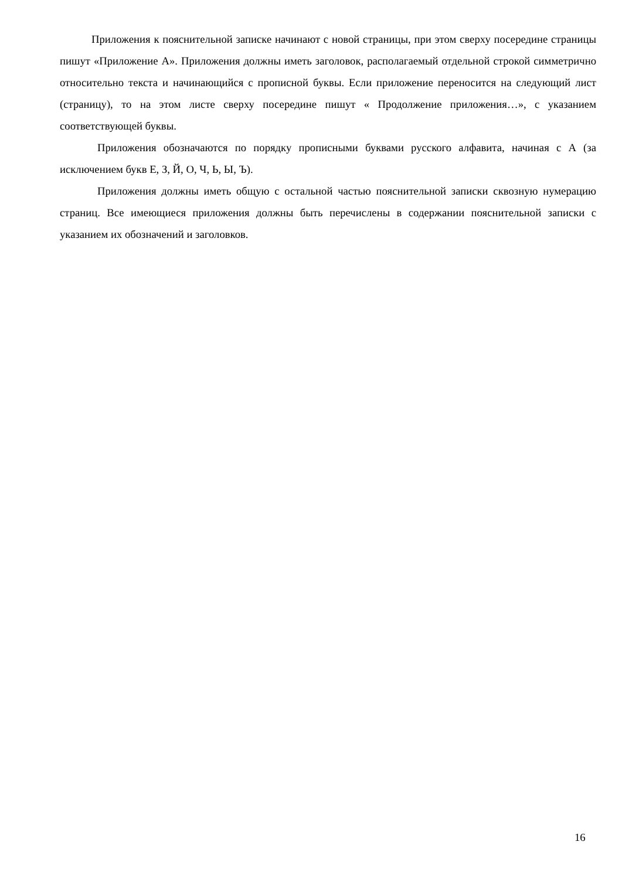Приложения к пояснительной записке начинают с новой страницы, при этом сверху посередине страницы пишут «Приложение А». Приложения должны иметь заголовок, располагаемый отдельной строкой симметрично относительно текста и начинающийся с прописной буквы. Если приложение переносится на следующий лист (страницу), то на этом листе сверху посередине пишут « Продолжение приложения…», с указанием соответствующей буквы.
Приложения обозначаются по порядку прописными буквами русского алфавита, начиная с А (за исключением букв Е, З, Й, О, Ч, Ь, Ы, Ъ).
Приложения должны иметь общую с остальной частью пояснительной записки сквозную нумерацию страниц. Все имеющиеся приложения должны быть перечислены в содержании пояснительной записки с указанием их обозначений и заголовков.
16